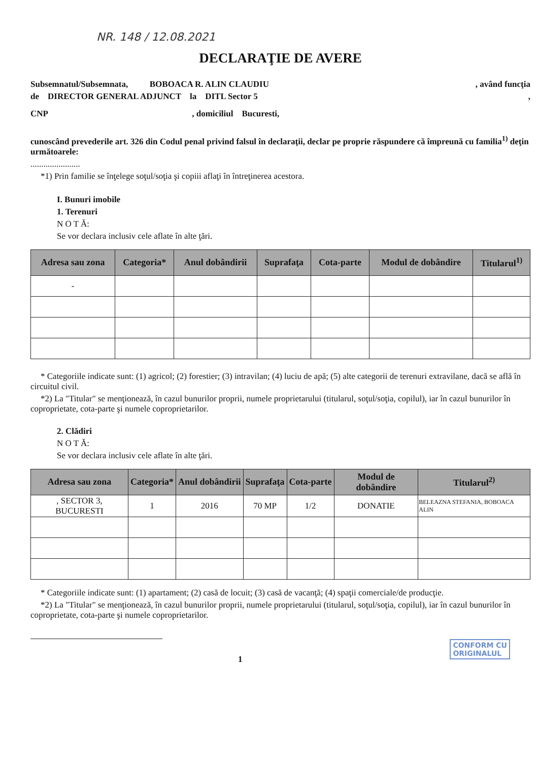NR. 148 / 12.08.2021
DECLARAŢIE DE AVERE
Subsemnatul/Subsemnata, BOBOACA R. ALIN CLAUDIU , având funcţia
de DIRECTOR GENERAL ADJUNCT la DITL Sector 5 ,
CNP , domiciliul Bucuresti,
cunoscând prevederile art. 326 din Codul penal privind falsul în declaraţii, declar pe proprie răspundere că împreună cu familia<sup>1)</sup> deţin următoarele:
.......................
*1) Prin familie se înţelege soţul/soţia şi copiii aflaţi în întreţinerea acestora.
I. Bunuri imobile
1. Terenuri
N O T Ă:
Se vor declara inclusiv cele aflate în alte ţări.
| Adresa sau zona | Categoria* | Anul dobândirii | Suprafaţa | Cota-parte | Modul de dobândire | Titularul<sup>1)</sup> |
| --- | --- | --- | --- | --- | --- | --- |
| - | | | | | | |
* Categoriile indicate sunt: (1) agricol; (2) forestier; (3) intravilan; (4) luciu de apă; (5) alte categorii de terenuri extravilane, dacă se află în circuitul civil.
*2) La "Titular" se menţionează, în cazul bunurilor proprii, numele proprietarului (titularul, soţul/soţia, copilul), iar în cazul bunurilor în coproprietate, cota-parte şi numele coproprietarilor.
2. Clădiri
N O T Ă:
Se vor declara inclusiv cele aflate în alte ţări.
| Adresa sau zona | Categoria* | Anul dobândirii | Suprafaţa | Cota-parte | Modul de dobândire | Titularul<sup>2)</sup> |
| --- | --- | --- | --- | --- | --- | --- |
| , SECTOR 3, BUCURESTI | 1 | 2016 | 70 MP | 1/2 | DONATIE | BELEAZNA STEFANIA, BOBOACA ALIN |
* Categoriile indicate sunt: (1) apartament; (2) casă de locuit; (3) casă de vacanţă; (4) spaţii comerciale/de producţie.
*2) La "Titular" se menţionează, în cazul bunurilor proprii, numele proprietarului (titularul, soţul/soţia, copilul), iar în cazul bunurilor în coproprietate, cota-parte şi numele coproprietarilor.
CONFORM CU
ORIGINALUL
1